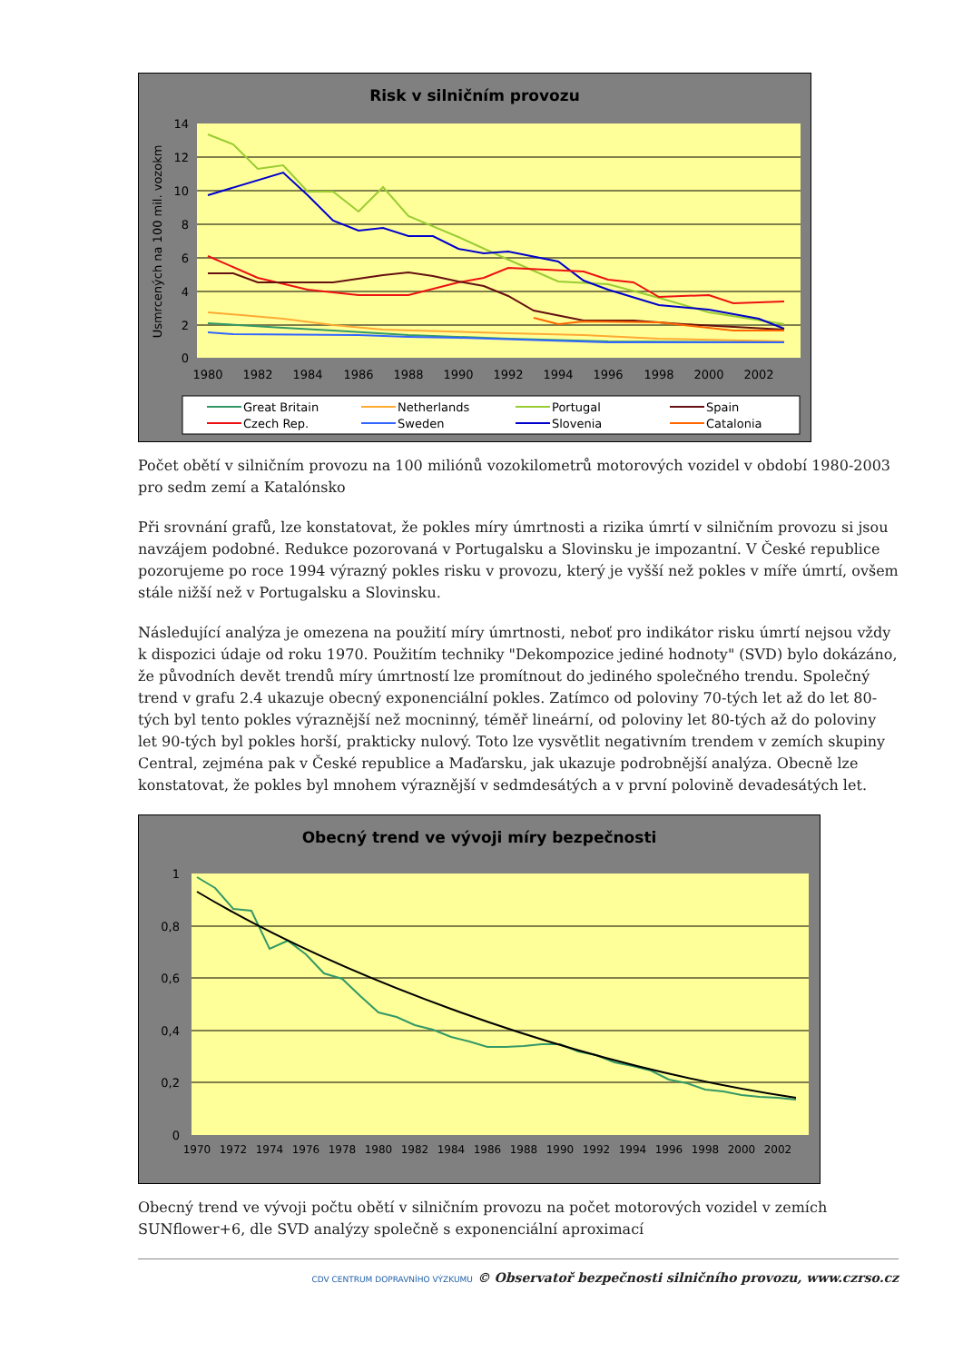Risk v silničním provozu
14
12
10
8
6
4
2
0
Usmrcených na 100 mil. vozokm
1980
1982
1984
1986
1988
1990
1992
1994
1996
1998
2000
2002
Great Britain
Czech Rep.
Netherlands
Sweden
Portugal
Slovenia
Spain
Catalonia
Počet obětí v silničním provozu na 100 miliónů vozokilometrů motorových vozidel v období 1980-2003 pro sedm zemí a Katalónsko
Při srovnání grafů, lze konstatovat, že pokles míry úmrtnosti a rizika úmrtí v silničním provozu si jsou navzájem podobné. Redukce pozorovaná v Portugalsku a Slovinsku je impozantní. V České republice pozorujeme po roce 1994 výrazný pokles risku v provozu, který je vyšší než pokles v míře úmrtí, ovšem stále nižší než v Portugalsku a Slovinsku.
Následující analýza je omezena na použití míry úmrtnosti, neboť pro indikátor risku úmrtí nejsou vždy k dispozici údaje od roku 1970. Použitím techniky "Dekompozice jediné hodnoty" (SVD) bylo dokázáno, že původních devět trendů míry úmrtností lze promítnout do jediného společného trendu. Společný trend v grafu 2.4 ukazuje obecný exponenciální pokles. Zatímco od poloviny 70-tých let až do let 80-tých byl tento pokles výraznější než mocninný, téměř lineární, od poloviny let 80-tých až do poloviny let 90-tých byl pokles horší, prakticky nulový. Toto lze vysvětlit negativním trendem v zemích skupiny Central, zejména pak v České republice a Maďarsku, jak ukazuje podrobnější analýza. Obecně lze konstatovat, že pokles byl mnohem výraznější v sedmdesátých a v první polovině devadesátých let.
Obecný trend ve vývoji míry bezpečnosti
1
0,8
0,6
0,4
0,2
0
1970
1972
1974
1976
1978
1980
1982
1984
1986
1988
1990
1992
1994
1996
1998
2000
2002
Obecný trend ve vývoji počtu obětí v silničním provozu na počet motorových vozidel v zemích SUNflower+6, dle SVD analýzy společně s exponenciální aproximací
CDV CENTRUM DOPRAVNÍHO VÝZKUMU © Observatoř bezpečnosti silničního provozu, www.czrso.cz